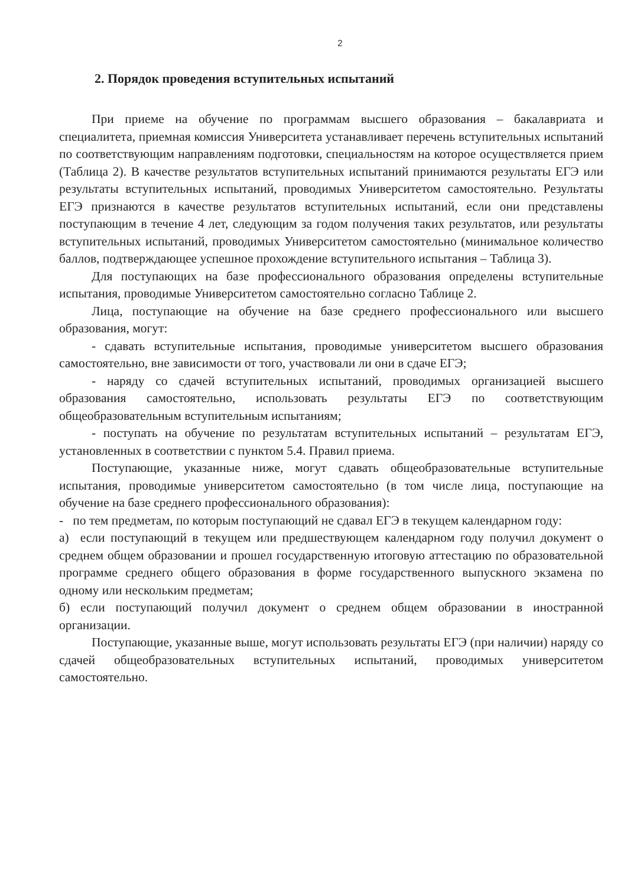2
2. Порядок проведения вступительных испытаний
При приеме на обучение по программам высшего образования – бакалавриата и специалитета, приемная комиссия Университета устанавливает перечень вступительных испытаний по соответствующим направлениям подготовки, специальностям на которое осуществляется прием (Таблица 2). В качестве результатов вступительных испытаний принимаются результаты ЕГЭ или результаты вступительных испытаний, проводимых Университетом самостоятельно. Результаты ЕГЭ признаются в качестве результатов вступительных испытаний, если они представлены поступающим в течение 4 лет, следующим за годом получения таких результатов, или результаты вступительных испытаний, проводимых Университетом самостоятельно (минимальное количество баллов, подтверждающее успешное прохождение вступительного испытания – Таблица 3).
Для поступающих на базе профессионального образования определены вступительные испытания, проводимые Университетом самостоятельно согласно Таблице 2.
Лица, поступающие на обучение на базе среднего профессионального или высшего образования, могут:
- сдавать вступительные испытания, проводимые университетом высшего образования самостоятельно, вне зависимости от того, участвовали ли они в сдаче ЕГЭ;
- наряду со сдачей вступительных испытаний, проводимых организацией высшего образования самостоятельно, использовать результаты ЕГЭ по соответствующим общеобразовательным вступительным испытаниям;
- поступать на обучение по результатам вступительных испытаний – результатам ЕГЭ, установленных в соответствии с пунктом 5.4. Правил приема.
Поступающие, указанные ниже, могут сдавать общеобразовательные вступительные испытания, проводимые университетом самостоятельно (в том числе лица, поступающие на обучение на базе среднего профессионального образования):
- по тем предметам, по которым поступающий не сдавал ЕГЭ в текущем календарном году:
а) если поступающий в текущем или предшествующем календарном году получил документ о среднем общем образовании и прошел государственную итоговую аттестацию по образовательной программе среднего общего образования в форме государственного выпускного экзамена по одному или нескольким предметам;
б) если поступающий получил документ о среднем общем образовании в иностранной организации.
Поступающие, указанные выше, могут использовать результаты ЕГЭ (при наличии) наряду со сдачей общеобразовательных вступительных испытаний, проводимых университетом самостоятельно.